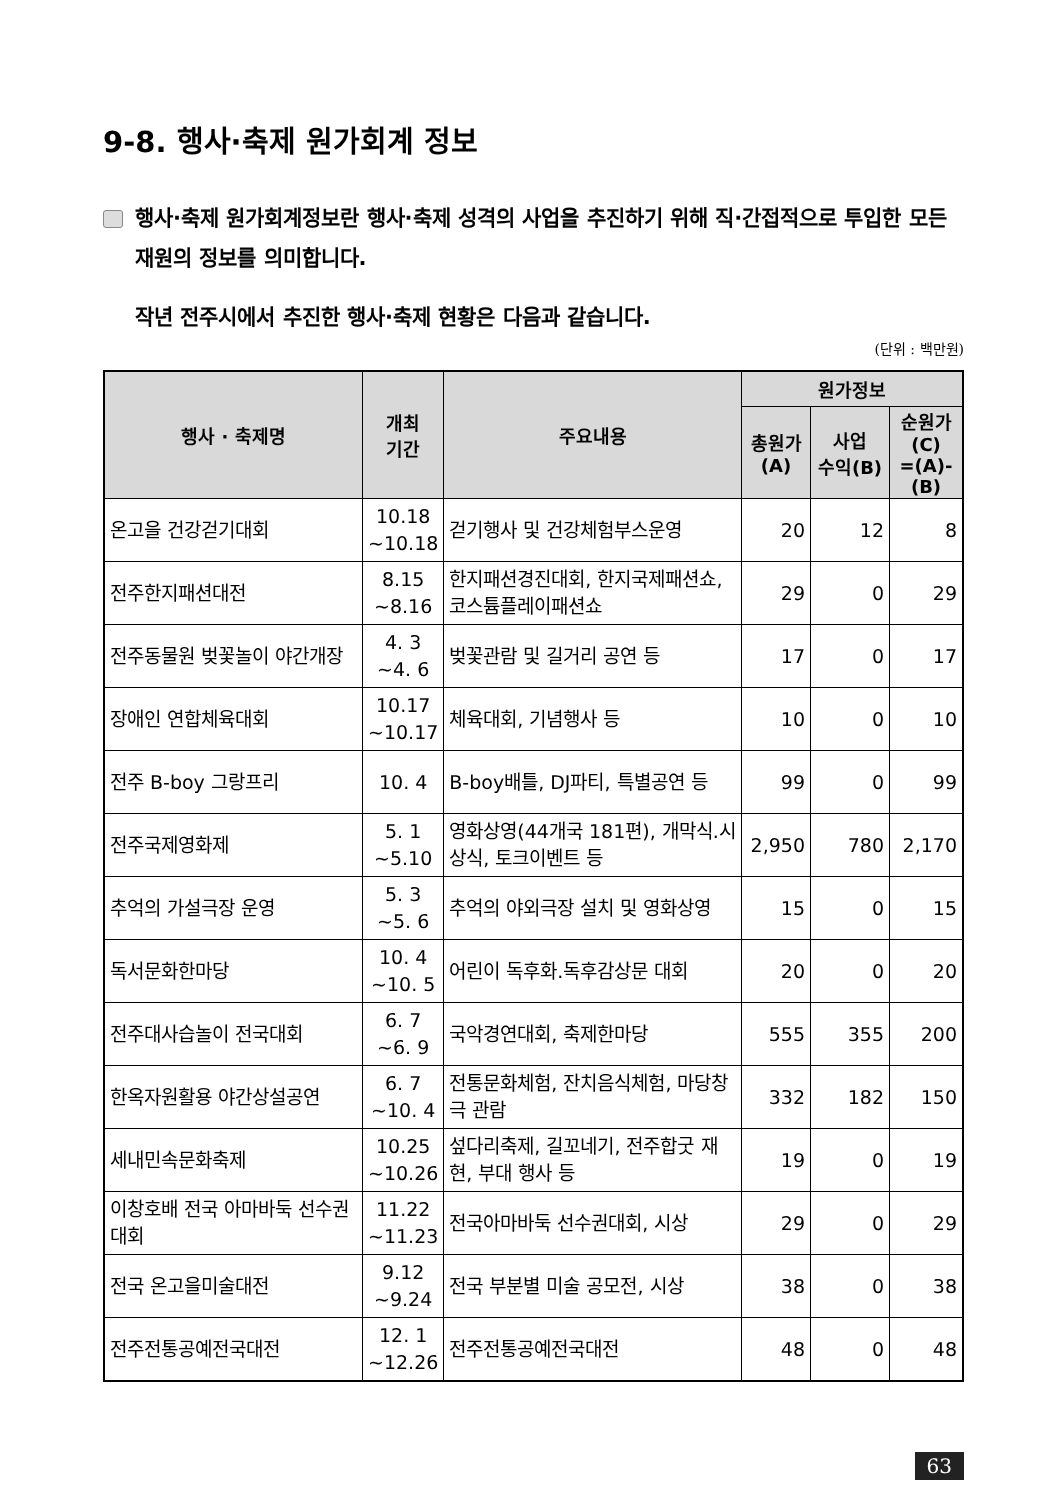9-8. 행사·축제 원가회계 정보
행사·축제 원가회계정보란 행사·축제 성격의 사업을 추진하기 위해 직·간접적으로 투입한 모든 재원의 정보를 의미합니다.
작년 전주시에서 추진한 행사·축제 현황은 다음과 같습니다.
(단위 : 백만원)
| 행사 · 축제명 | 개최 기간 | 주요내용 | 원가정보 | | |
| --- | --- | --- | --- | --- | --- |
| | | | 총원가 (A) | 사업 수익(B) | 순원가 (C) =(A)-(B) |
| 온고을 건강걷기대회 | 10.18 ~10.18 | 걷기행사 및 건강체험부스운영 | 20 | 12 | 8 |
| 전주한지패션대전 | 8.15 ~8.16 | 한지패션경진대회, 한지국제패션쇼, 코스튬플레이패션쇼 | 29 | 0 | 29 |
| 전주동물원 벚꽃놀이 야간개장 | 4. 3 ~4. 6 | 벚꽃관람 및 길거리 공연 등 | 17 | 0 | 17 |
| 장애인 연합체육대회 | 10.17 ~10.17 | 체육대회, 기념행사 등 | 10 | 0 | 10 |
| 전주 B-boy 그랑프리 | 10. 4 | B-boy배틀, DJ파티, 특별공연 등 | 99 | 0 | 99 |
| 전주국제영화제 | 5. 1 ~5.10 | 영화상영(44개국 181편), 개막식.시상식, 토크이벤트 등 | 2,950 | 780 | 2,170 |
| 추억의 가설극장 운영 | 5. 3 ~5. 6 | 추억의 야외극장 설치 및 영화상영 | 15 | 0 | 15 |
| 독서문화한마당 | 10. 4 ~10. 5 | 어린이 독후화.독후감상문 대회 | 20 | 0 | 20 |
| 전주대사습놀이 전국대회 | 6. 7 ~6. 9 | 국악경연대회, 축제한마당 | 555 | 355 | 200 |
| 한옥자원활용 야간상설공연 | 6. 7 ~10. 4 | 전통문화체험, 잔치음식체험, 마당창극 관람 | 332 | 182 | 150 |
| 세내민속문화축제 | 10.25 ~10.26 | 섶다리축제, 길꼬네기, 전주합굿 재현, 부대 행사 등 | 19 | 0 | 19 |
| 이창호배 전국 아마바둑 선수권대회 | 11.22 ~11.23 | 전국아마바둑 선수권대회, 시상 | 29 | 0 | 29 |
| 전국 온고을미술대전 | 9.12 ~9.24 | 전국 부분별 미술 공모전, 시상 | 38 | 0 | 38 |
| 전주전통공예전국대전 | 12. 1 ~12.26 | 전주전통공예전국대전 | 48 | 0 | 48 |
63